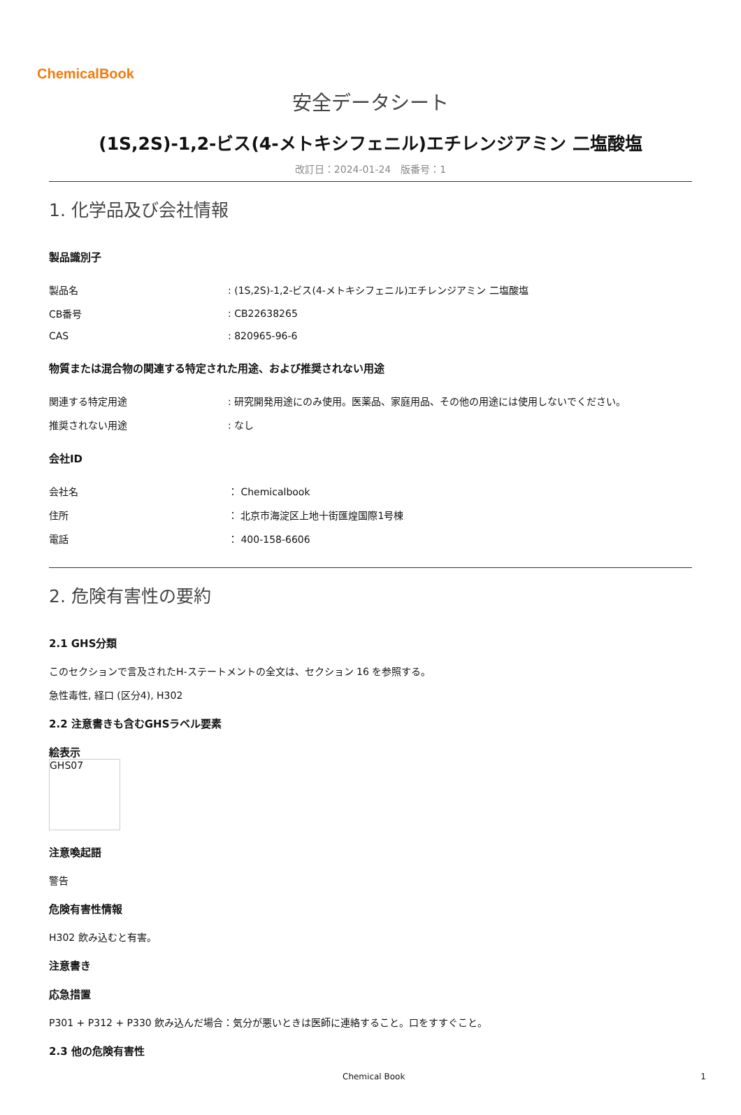ChemicalBook
安全データシート
(1S,2S)-1,2-ビス(4-メトキシフェニル)エチレンジアミン 二塩酸塩
改訂日：2024-01-24　版番号：1
1. 化学品及び会社情報
製品識別子
| 製品名 | : (1S,2S)-1,2-ビス(4-メトキシフェニル)エチレンジアミン 二塩酸塩 |
| CB番号 | : CB22638265 |
| CAS | : 820965-96-6 |
物質または混合物の関連する特定された用途、および推奨されない用途
| 関連する特定用途 | : 研究開発用途にのみ使用。医薬品、家庭用品、その他の用途には使用しないでください。 |
| 推奨されない用途 | : なし |
会社ID
| 会社名 | ： Chemicalbook |
| 住所 | ： 北京市海淀区上地十街匯煌国際1号棟 |
| 電話 | ： 400-158-6606 |
2. 危険有害性の要約
2.1 GHS分類
このセクションで言及されたH-ステートメントの全文は、セクション 16 を参照する。
急性毒性, 経口 (区分4), H302
2.2 注意書きも含むGHSラベル要素
絵表示
GHS07
注意喚起語
警告
危険有害性情報
H302 飲み込むと有害。
注意書き
応急措置
P301 + P312 + P330 飲み込んだ場合：気分が悪いときは医師に連絡すること。口をすすぐこと。
2.3 他の危険有害性
Chemical Book 1